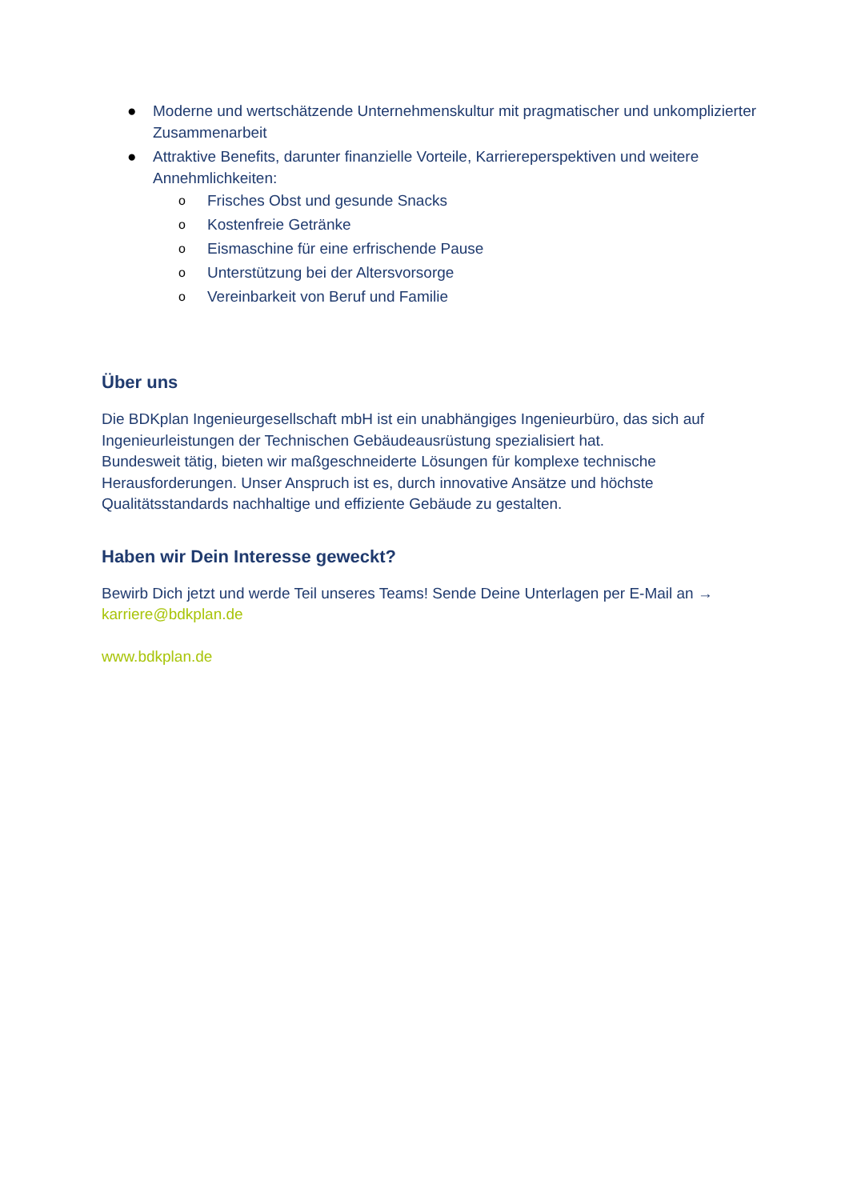● Moderne und wertschätzende Unternehmenskultur mit pragmatischer und unkomplizierter Zusammenarbeit
● Attraktive Benefits, darunter finanzielle Vorteile, Karriereperspektiven und weitere Annehmlichkeiten:
o Frisches Obst und gesunde Snacks
o Kostenfreie Getränke
o Eismaschine für eine erfrischende Pause
o Unterstützung bei der Altersvorsorge
o Vereinbarkeit von Beruf und Familie
Über uns
Die BDKplan Ingenieurgesellschaft mbH ist ein unabhängiges Ingenieurbüro, das sich auf Ingenieurleistungen der Technischen Gebäudeausrüstung spezialisiert hat.
Bundesweit tätig, bieten wir maßgeschneiderte Lösungen für komplexe technische Herausforderungen. Unser Anspruch ist es, durch innovative Ansätze und höchste Qualitätsstandards nachhaltige und effiziente Gebäude zu gestalten.
Haben wir Dein Interesse geweckt?
Bewirb Dich jetzt und werde Teil unseres Teams! Sende Deine Unterlagen per E-Mail an → karriere@bdkplan.de
www.bdkplan.de